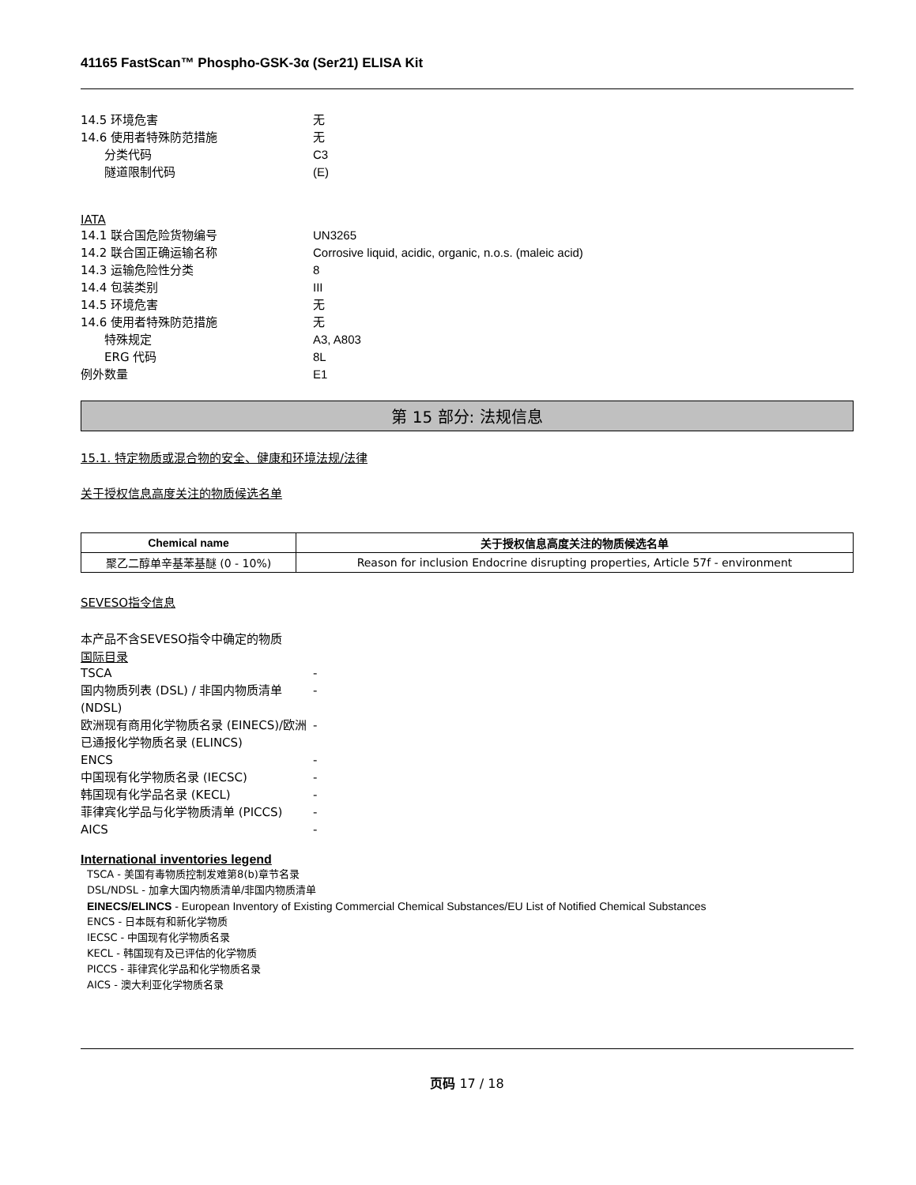41165 FastScan™ Phospho-GSK-3α (Ser21) ELISA Kit
14.5 环境危害 无
14.6 使用者特殊防范措施 无
分类代码 C3
隧道限制代码 (E)
IATA
14.1 联合国危险货物编号 UN3265
14.2 联合国正确运输名称 Corrosive liquid, acidic, organic, n.o.s. (maleic acid)
14.3 运输危险性分类 8
14.4 包装类别 III
14.5 环境危害 无
14.6 使用者特殊防范措施 无
特殊规定 A3, A803
ERG 代码 8L
例外数量 E1
第 15 部分: 法规信息
15.1. 特定物质或混合物的安全、健康和环境法规/法律
关于授权信息高度关注的物质候选名单
| Chemical name | 关于授权信息高度关注的物质候选名单 |
| --- | --- |
| 聚乙二醇单辛基苯基醚 (0 - 10%) | Reason for inclusion Endocrine disrupting properties, Article 57f - environment |
SEVESO指令信息
本产品不含SEVESO指令中确定的物质
国际目录
TSCA -
国内物质列表 (DSL) / 非国内物质清单 (NDSL)
-
欧洲现有商用化学物质名录 (EINECS)/欧洲已通报化学物质名录 (ELINCS)
-
ENCS -
中国现有化学物质名录 (IECSC) -
韩国现有化学品名录 (KECL) -
菲律宾化学品与化学物质清单 (PICCS) -
AICS -
International inventories legend
TSCA - 美国有毒物质控制发难第8(b)章节名录
DSL/NDSL - 加拿大国内物质清单/非国内物质清单
EINECS/ELINCS - European Inventory of Existing Commercial Chemical Substances/EU List of Notified Chemical Substances
ENCS - 日本既有和新化学物质
IECSC - 中国现有化学物质名录
KECL - 韩国现有及已评估的化学物质
PICCS - 菲律宾化学品和化学物质名录
AICS - 澳大利亚化学物质名录
页码 17 / 18